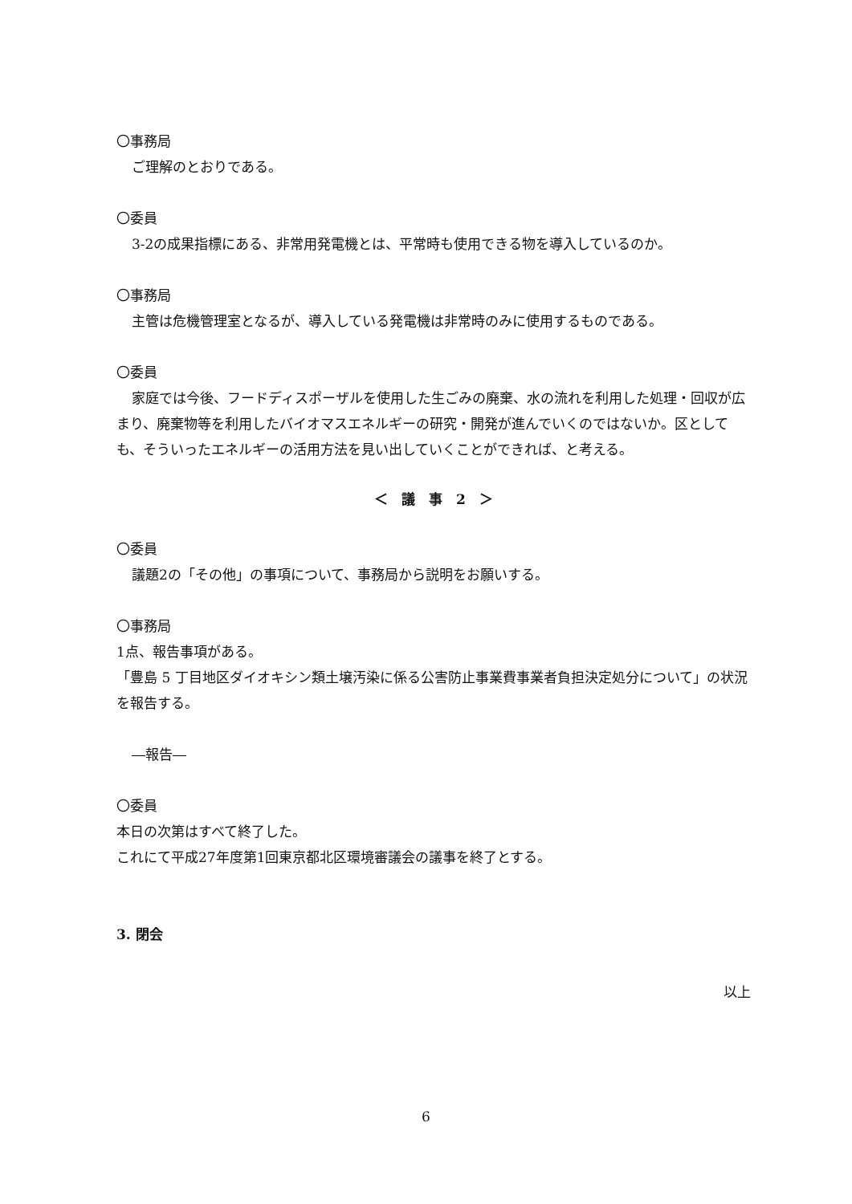〇事務局
ご理解のとおりである。
〇委員
3-2の成果指標にある、非常用発電機とは、平常時も使用できる物を導入しているのか。
〇事務局
主管は危機管理室となるが、導入している発電機は非常時のみに使用するものである。
〇委員
家庭では今後、フードディスポーザルを使用した生ごみの廃棄、水の流れを利用した処理・回収が広まり、廃棄物等を利用したバイオマスエネルギーの研究・開発が進んでいくのではないか。区としても、そういったエネルギーの活用方法を見い出していくことができれば、と考える。
＜　議　事　2　＞
〇委員
議題2の「その他」の事項について、事務局から説明をお願いする。
〇事務局
1点、報告事項がある。
「豊島 5 丁目地区ダイオキシン類土壌汚染に係る公害防止事業費事業者負担決定処分について」の状況を報告する。
―報告―
〇委員
本日の次第はすべて終了した。
これにて平成27年度第1回東京都北区環境審議会の議事を終了とする。
3. 閉会
以上
6